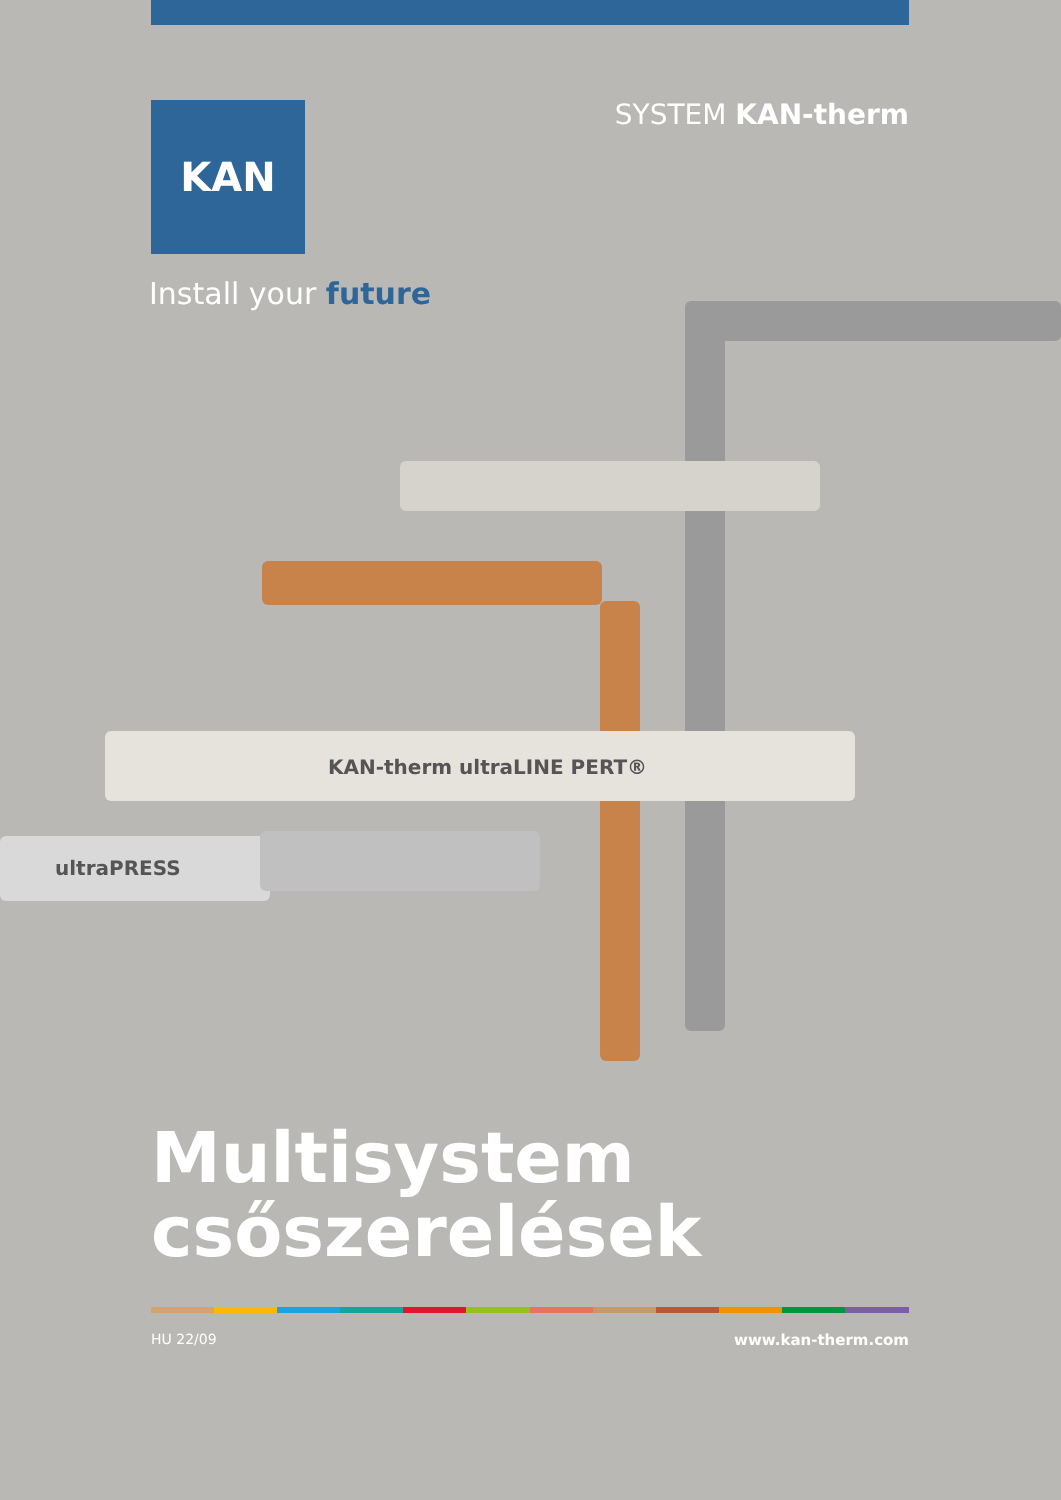KAN
SYSTEM KAN-therm
Install your future
KAN-therm ultraLINE PERT®
ultraPRESS
Multisystem
csőszerelések
HU 22/09 www.kan-therm.com